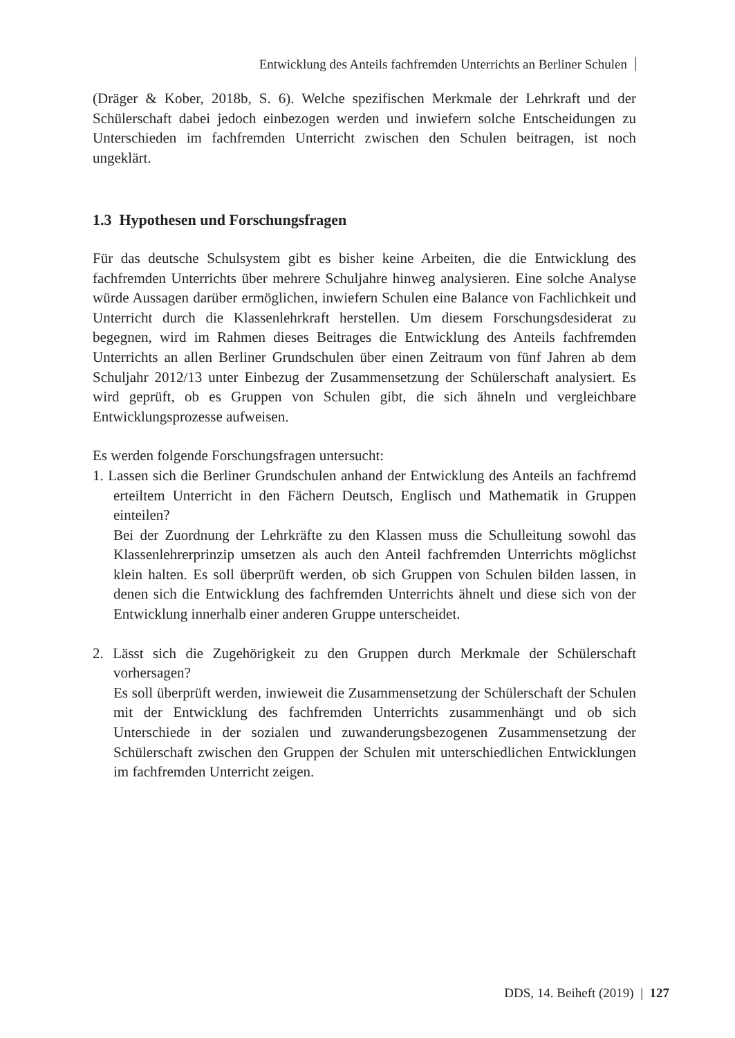Entwicklung des Anteils fachfremden Unterrichts an Berliner Schulen
(Dräger & Kober, 2018b, S. 6). Welche spezifischen Merkmale der Lehrkraft und der Schülerschaft dabei jedoch einbezogen werden und inwiefern solche Entscheidungen zu Unterschieden im fachfremden Unterricht zwischen den Schulen beitragen, ist noch ungeklärt.
1.3 Hypothesen und Forschungsfragen
Für das deutsche Schulsystem gibt es bisher keine Arbeiten, die die Entwicklung des fachfremden Unterrichts über mehrere Schuljahre hinweg analysieren. Eine solche Analyse würde Aussagen darüber ermöglichen, inwiefern Schulen eine Balance von Fachlichkeit und Unterricht durch die Klassenlehrkraft herstellen. Um diesem Forschungsdesiderat zu begegnen, wird im Rahmen dieses Beitrages die Entwicklung des Anteils fachfremden Unterrichts an allen Berliner Grundschulen über einen Zeitraum von fünf Jahren ab dem Schuljahr 2012/13 unter Einbezug der Zusammensetzung der Schülerschaft analysiert. Es wird geprüft, ob es Gruppen von Schulen gibt, die sich ähneln und vergleichbare Entwicklungsprozesse aufweisen.
Es werden folgende Forschungsfragen untersucht:
1. Lassen sich die Berliner Grundschulen anhand der Entwicklung des Anteils an fachfremd erteiltem Unterricht in den Fächern Deutsch, Englisch und Mathematik in Gruppen einteilen?
Bei der Zuordnung der Lehrkräfte zu den Klassen muss die Schulleitung sowohl das Klassenlehrerprinzip umsetzen als auch den Anteil fachfremden Unterrichts möglichst klein halten. Es soll überprüft werden, ob sich Gruppen von Schulen bilden lassen, in denen sich die Entwicklung des fachfremden Unterrichts ähnelt und diese sich von der Entwicklung innerhalb einer anderen Gruppe unterscheidet.
2. Lässt sich die Zugehörigkeit zu den Gruppen durch Merkmale der Schülerschaft vorhersagen?
Es soll überprüft werden, inwieweit die Zusammensetzung der Schülerschaft der Schulen mit der Entwicklung des fachfremden Unterrichts zusammenhängt und ob sich Unterschiede in der sozialen und zuwanderungsbezogenen Zusammensetzung der Schülerschaft zwischen den Gruppen der Schulen mit unterschiedlichen Entwicklungen im fachfremden Unterricht zeigen.
DDS, 14. Beiheft (2019) | 127